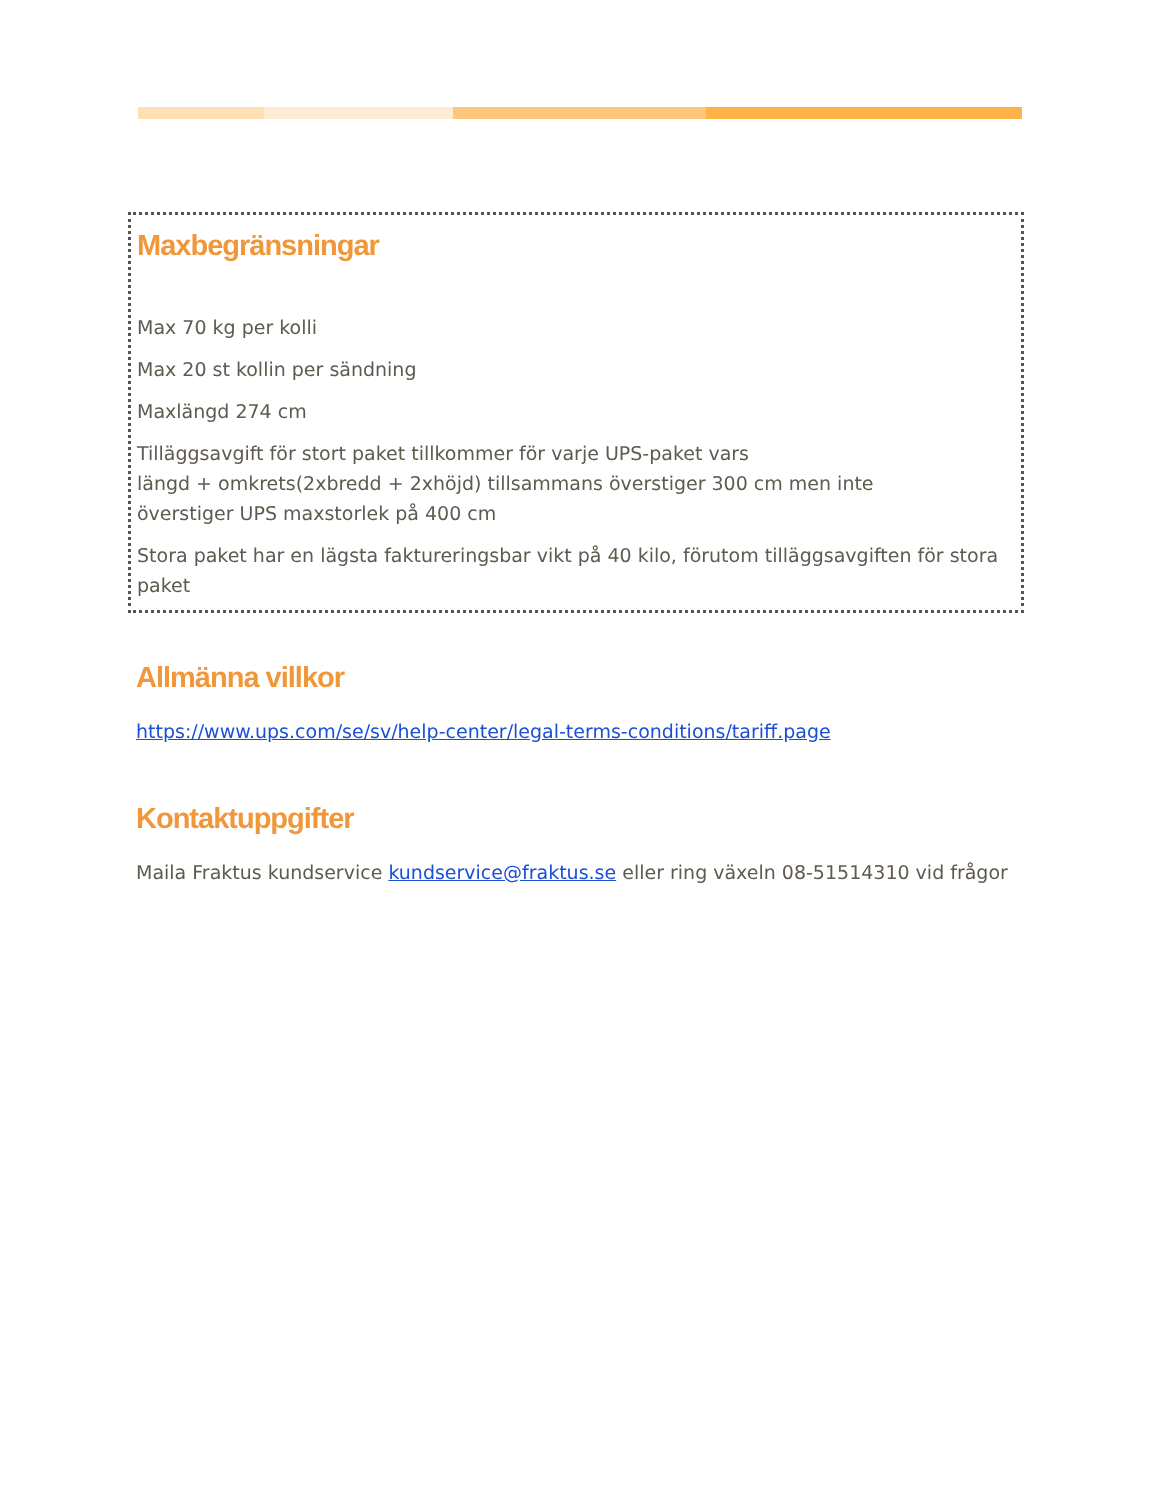Maxbegränsningar
Max 70 kg per kolli
Max 20 st kollin per sändning
Maxlängd 274 cm
Tilläggsavgift för stort paket tillkommer för varje UPS-paket vars
längd + omkrets(2xbredd + 2xhöjd) tillsammans överstiger 300 cm men inte
överstiger UPS maxstorlek på 400 cm
Stora paket har en lägsta faktureringsbar vikt på 40 kilo, förutom tilläggsavgiften för stora paket
Allmänna villkor
https://www.ups.com/se/sv/help-center/legal-terms-conditions/tariff.page
Kontaktuppgifter
Maila Fraktus kundservice kundservice@fraktus.se eller ring växeln 08-51514310 vid frågor